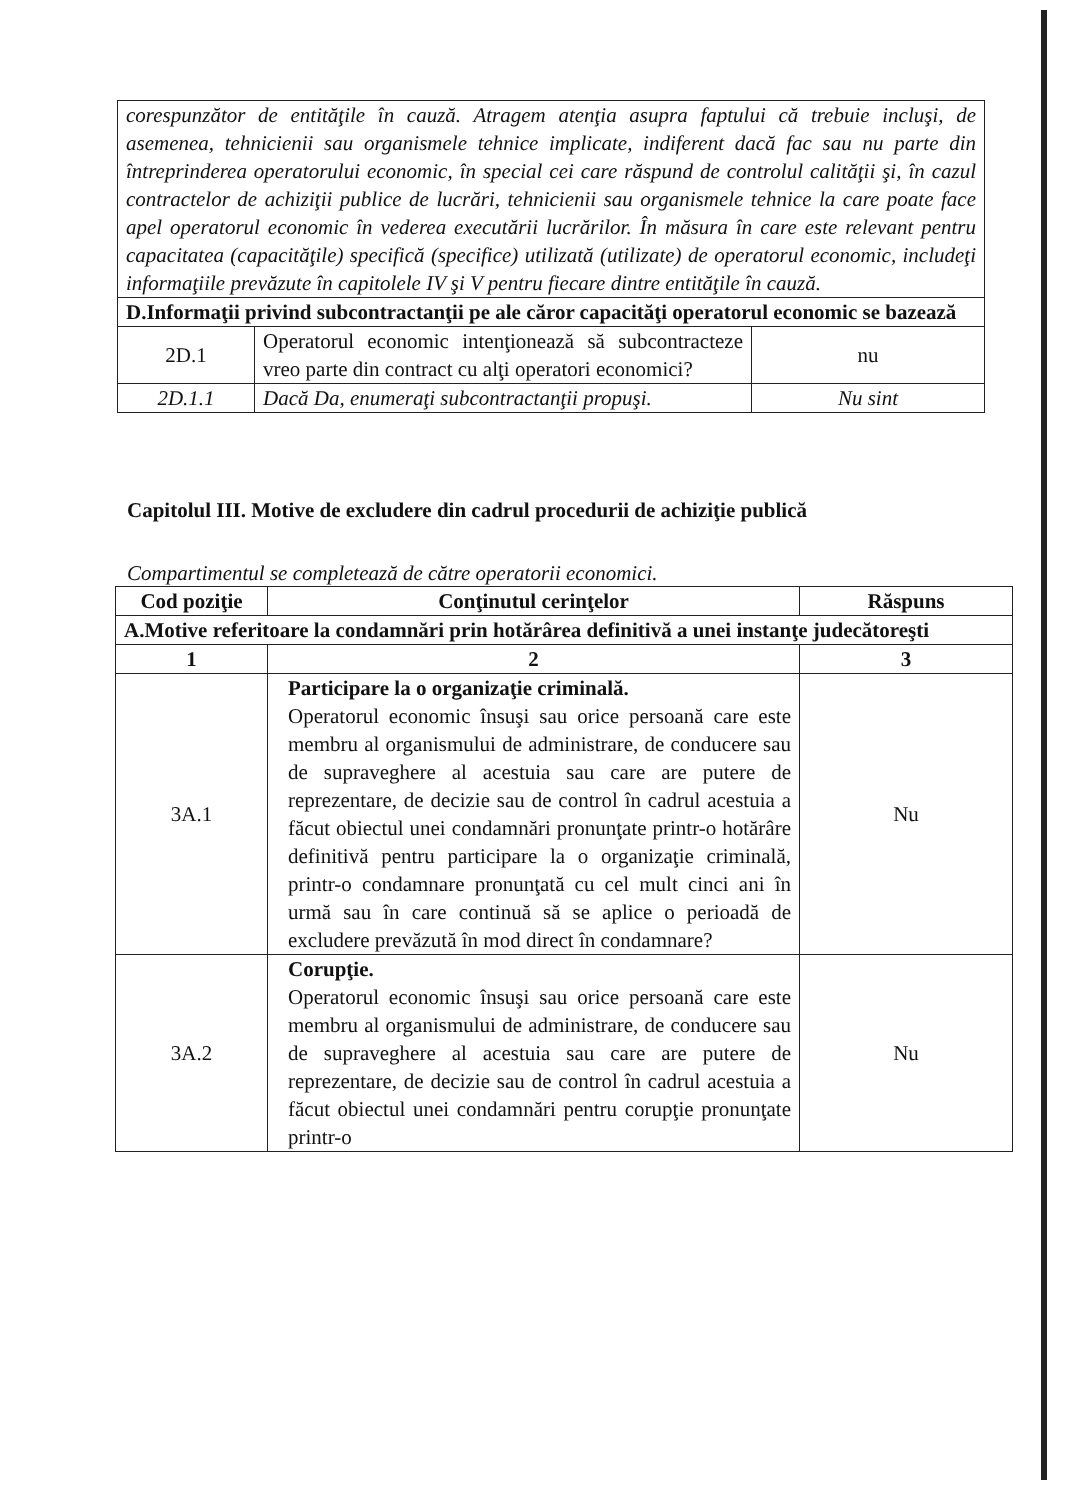| corespunzător de entităţile în cauză. Atragem atenţia asupra faptului că trebuie incluşi, de asemenea, tehnicienii sau organismele tehnice implicate, indiferent dacă fac sau nu parte din întreprinderea operatorului economic, în special cei care răspund de controlul calităţii şi, în cazul contractelor de achiziţii publice de lucrări, tehnicienii sau organismele tehnice la care poate face apel operatorul economic în vederea executării lucrărilor. În măsura în care este relevant pentru capacitatea (capacităţile) specifică (specifice) utilizată (utilizate) de operatorul economic, includeţi informaţiile prevăzute în capitolele IV şi V pentru fiecare dintre entităţile în cauză. | | |
| D.Informaţii privind subcontractanţii pe ale căror capacităţi operatorul economic se bazează | | |
| 2D.1 | Operatorul economic intenţionează să subcontracteze vreo parte din contract cu alţi operatori economici? | nu |
| 2D.1.1 | Dacă Da, enumeraţi subcontractanţii propuşi. | Nu sint |
Capitolul III. Motive de excludere din cadrul procedurii de achiziţie publică
Compartimentul se completează de către operatorii economici.
| Cod poziţie | Conţinutul cerinţelor | Răspuns |
| --- | --- | --- |
| A.Motive referitoare la condamnări prin hotărârea definitivă a unei instanţe judecătoreşti | | |
| 1 | 2 | 3 |
| 3A.1 | Participare la o organizaţie criminală. Operatorul economic însuşi sau orice persoană care este membru al organismului de administrare, de conducere sau de supraveghere al acestuia sau care are putere de reprezentare, de decizie sau de control în cadrul acestuia a făcut obiectul unei condamnări pronunţate printr-o hotărâre definitivă pentru participare la o organizaţie criminală, printr-o condamnare pronunţată cu cel mult cinci ani în urmă sau în care continuă să se aplice o perioadă de excludere prevăzută în mod direct în condamnare? | Nu |
| 3A.2 | Corupţie. Operatorul economic însuşi sau orice persoană care este membru al organismului de administrare, de conducere sau de supraveghere al acestuia sau care are putere de reprezentare, de decizie sau de control în cadrul acestuia a făcut obiectul unei condamnări pentru corupţie pronunţate printr-o | Nu |